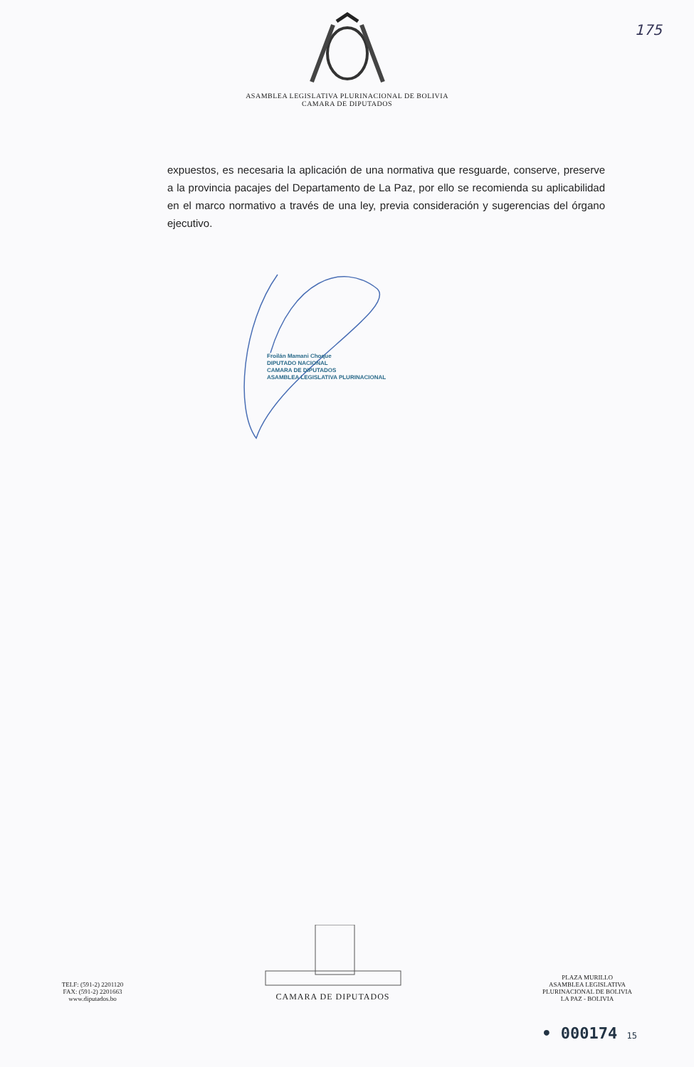175
ASAMBLEA LEGISLATIVA PLURINACIONAL DE BOLIVIA
CAMARA DE DIPUTADOS
expuestos, es necesaria la aplicación de una normativa que resguarde, conserve, preserve a la provincia pacajes del Departamento de La Paz, por ello se recomienda su aplicabilidad en el marco normativo a través de una ley, previa consideración y sugerencias del órgano ejecutivo.
Froilán Mamani Choque
DIPUTADO NACIONAL
CAMARA DE DIPUTADOS
ASAMBLEA LEGISLATIVA PLURINACIONAL
TELF: (591-2) 2201120
FAX: (591-2) 2201663
www.diputados.bo
CAMARA DE DIPUTADOS
PLAZA MURILLO
ASAMBLEA LEGISLATIVA
PLURINACIONAL DE BOLIVIA
LA PAZ - BOLIVIA
• 000174 15